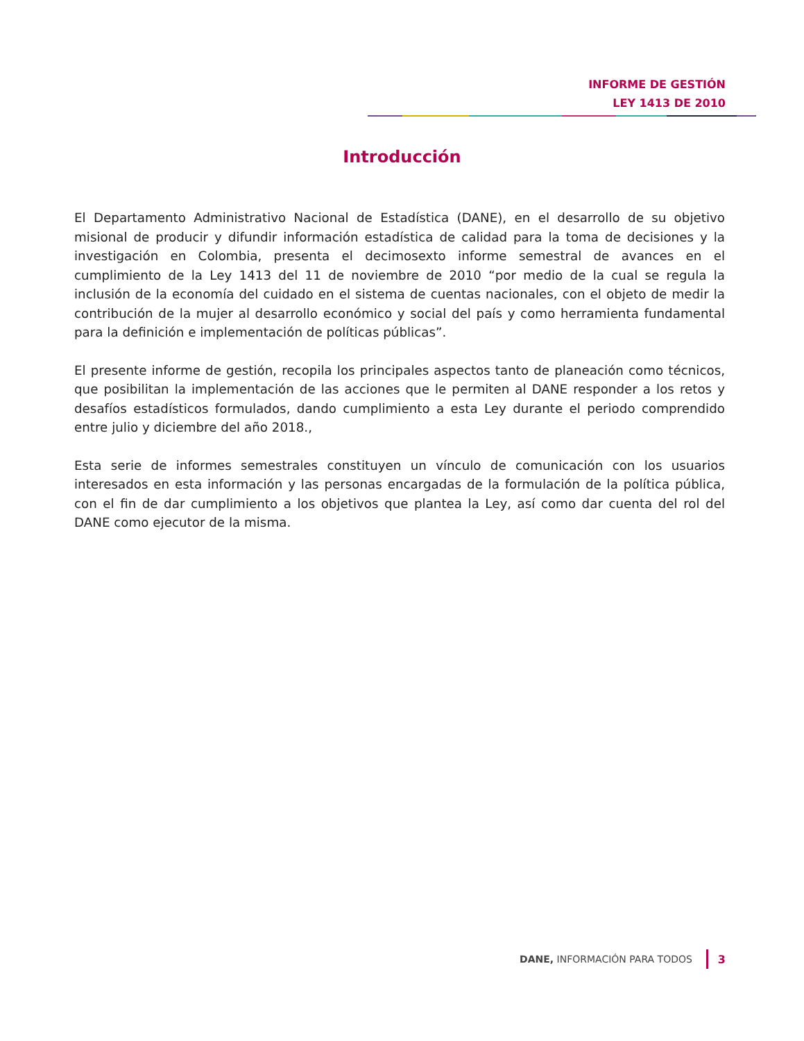INFORME DE GESTIÓN
LEY 1413 DE 2010
Introducción
El Departamento Administrativo Nacional de Estadística (DANE), en el desarrollo de su objetivo misional de producir y difundir información estadística de calidad para la toma de decisiones y la investigación en Colombia, presenta el decimosexto informe semestral de avances en el cumplimiento de la Ley 1413 del 11 de noviembre de 2010 “por medio de la cual se regula la inclusión de la economía del cuidado en el sistema de cuentas nacionales, con el objeto de medir la contribución de la mujer al desarrollo económico y social del país y como herramienta fundamental para la definición e implementación de políticas públicas”.
El presente informe de gestión, recopila los principales aspectos tanto de planeación como técnicos, que posibilitan la implementación de las acciones que le permiten al DANE responder a los retos y desafíos estadísticos formulados, dando cumplimiento a esta Ley durante el periodo comprendido entre julio y diciembre del año 2018.,
Esta serie de informes semestrales constituyen un vínculo de comunicación con los usuarios interesados en esta información y las personas encargadas de la formulación de la política pública, con el fin de dar cumplimiento a los objetivos que plantea la Ley, así como dar cuenta del rol del DANE como ejecutor de la misma.
DANE, INFORMACIÓN PARA TODOS 3